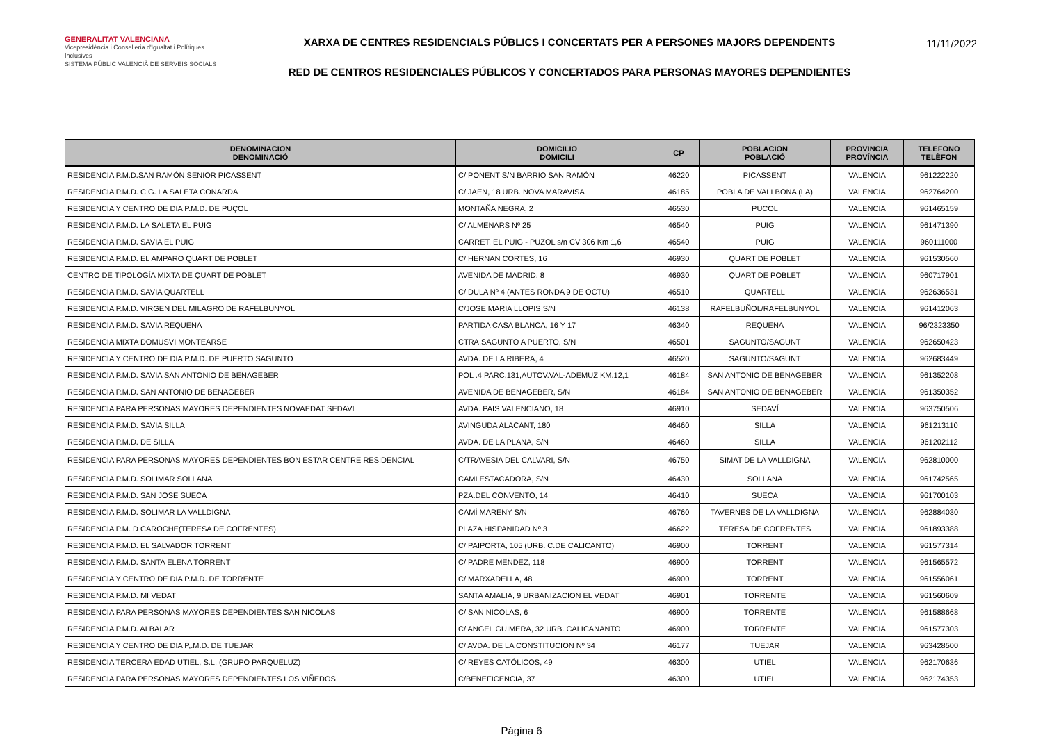GENERALITAT VALENCIANA
Vicepresidència i Conselleria d'Igualtat i Polítiques Inclusives
SISTEMA PÚBLIC VALENCIÀ DE SERVEIS SOCIALS
XARXA DE CENTRES RESIDENCIALS PÚBLICS I CONCERTATS PER A PERSONES MAJORS DEPENDENTS
RED DE CENTROS RESIDENCIALES PÚBLICOS Y CONCERTADOS PARA PERSONAS MAYORES DEPENDIENTES
11/11/2022
| DENOMINACION DENOMINACIÓ | DOMICILIO DOMICILI | CP | POBLACION POBLACIÓ | PROVINCIA PROVÍNCIA | TELEFONO TELÈFON |
| --- | --- | --- | --- | --- | --- |
| RESIDENCIA P.M.D.SAN RAMÓN SENIOR PICASSENT | C/ PONENT S/N BARRIO SAN RAMÓN | 46220 | PICASSENT | VALENCIA | 961222220 |
| RESIDENCIA P.M.D. C.G. LA SALETA CONARDA | C/ JAEN, 18 URB. NOVA MARAVISA | 46185 | POBLA DE VALLBONA (LA) | VALENCIA | 962764200 |
| RESIDENCIA Y CENTRO DE DIA P.M.D. DE PUÇOL | MONTAÑA NEGRA, 2 | 46530 | PUCOL | VALENCIA | 961465159 |
| RESIDENCIA P.M.D. LA SALETA EL PUIG | C/ ALMENARS Nº 25 | 46540 | PUIG | VALENCIA | 961471390 |
| RESIDENCIA P.M.D. SAVIA EL PUIG | CARRET. EL PUIG - PUZOL s/n CV 306 Km 1,6 | 46540 | PUIG | VALENCIA | 960111000 |
| RESIDENCIA P.M.D. EL AMPARO QUART DE POBLET | C/ HERNAN CORTES, 16 | 46930 | QUART DE POBLET | VALENCIA | 961530560 |
| CENTRO DE TIPOLOGÍA MIXTA DE QUART DE POBLET | AVENIDA DE MADRID, 8 | 46930 | QUART DE POBLET | VALENCIA | 960717901 |
| RESIDENCIA P.M.D. SAVIA QUARTELL | C/ DULA Nº 4 (ANTES RONDA 9 DE OCTU) | 46510 | QUARTELL | VALENCIA | 962636531 |
| RESIDENCIA P.M.D. VIRGEN DEL MILAGRO DE RAFELBUNYOL | C/JOSE MARIA LLOPIS S/N | 46138 | RAFELBUÑOL/RAFELBUNYOL | VALENCIA | 961412063 |
| RESIDENCIA P.M.D. SAVIA REQUENA | PARTIDA CASA BLANCA, 16 Y 17 | 46340 | REQUENA | VALENCIA | 96/2323350 |
| RESIDENCIA MIXTA DOMUSVI MONTEARSE | CTRA.SAGUNTO A PUERTO, S/N | 46501 | SAGUNTO/SAGUNT | VALENCIA | 962650423 |
| RESIDENCIA Y CENTRO DE DIA P.M.D. DE PUERTO SAGUNTO | AVDA. DE LA RIBERA, 4 | 46520 | SAGUNTO/SAGUNT | VALENCIA | 962683449 |
| RESIDENCIA P.M.D. SAVIA SAN ANTONIO DE BENAGEBER | POL .4 PARC.131,AUTOV.VAL-ADEMUZ KM.12,1 | 46184 | SAN ANTONIO DE BENAGEBER | VALENCIA | 961352208 |
| RESIDENCIA P.M.D. SAN ANTONIO DE BENAGEBER | AVENIDA DE BENAGEBER, S/N | 46184 | SAN ANTONIO DE BENAGEBER | VALENCIA | 961350352 |
| RESIDENCIA PARA PERSONAS MAYORES DEPENDIENTES NOVAEDAT SEDAVI | AVDA. PAIS VALENCIANO, 18 | 46910 | SEDAVÍ | VALENCIA | 963750506 |
| RESIDENCIA P.M.D. SAVIA SILLA | AVINGUDA ALACANT, 180 | 46460 | SILLA | VALENCIA | 961213110 |
| RESIDENCIA P.M.D. DE SILLA | AVDA. DE LA PLANA, S/N | 46460 | SILLA | VALENCIA | 961202112 |
| RESIDENCIA PARA PERSONAS MAYORES DEPENDIENTES BON ESTAR CENTRE RESIDENCIAL | C/TRAVESIA DEL CALVARI, S/N | 46750 | SIMAT DE LA VALLDIGNA | VALENCIA | 962810000 |
| RESIDENCIA P.M.D. SOLIMAR SOLLANA | CAMI ESTACADORA, S/N | 46430 | SOLLANA | VALENCIA | 961742565 |
| RESIDENCIA P.M.D. SAN JOSE SUECA | PZA.DEL CONVENTO, 14 | 46410 | SUECA | VALENCIA | 961700103 |
| RESIDENCIA P.M.D. SOLIMAR LA VALLDIGNA | CAMÍ MARENY S/N | 46760 | TAVERNES DE LA VALLDIGNA | VALENCIA | 962884030 |
| RESIDENCIA P.M. D CAROCHE(TERESA DE COFRENTES) | PLAZA HISPANIDAD Nº 3 | 46622 | TERESA DE COFRENTES | VALENCIA | 961893388 |
| RESIDENCIA P.M.D. EL SALVADOR TORRENT | C/ PAIPORTA, 105 (URB. C.DE CALICANTO) | 46900 | TORRENT | VALENCIA | 961577314 |
| RESIDENCIA P.M.D. SANTA ELENA TORRENT | C/ PADRE MENDEZ, 118 | 46900 | TORRENT | VALENCIA | 961565572 |
| RESIDENCIA Y CENTRO DE DIA P.M.D. DE TORRENTE | C/ MARXADELLA, 48 | 46900 | TORRENT | VALENCIA | 961556061 |
| RESIDENCIA P.M.D. MI VEDAT | SANTA AMALIA, 9 URBANIZACION EL VEDAT | 46901 | TORRENTE | VALENCIA | 961560609 |
| RESIDENCIA PARA PERSONAS MAYORES DEPENDIENTES SAN NICOLAS | C/ SAN NICOLAS, 6 | 46900 | TORRENTE | VALENCIA | 961588668 |
| RESIDENCIA P.M.D. ALBALAR | C/ ANGEL GUIMERA, 32 URB. CALICANANTO | 46900 | TORRENTE | VALENCIA | 961577303 |
| RESIDENCIA Y CENTRO DE DIA P,.M.D. DE TUEJAR | C/ AVDA. DE LA CONSTITUCION Nº 34 | 46177 | TUEJAR | VALENCIA | 963428500 |
| RESIDENCIA TERCERA EDAD UTIEL, S.L. (GRUPO PARQUELUZ) | C/ REYES CATÓLICOS, 49 | 46300 | UTIEL | VALENCIA | 962170636 |
| RESIDENCIA PARA PERSONAS MAYORES DEPENDIENTES LOS VIÑEDOS | C/BENEFICENCIA, 37 | 46300 | UTIEL | VALENCIA | 962174353 |
Página 6